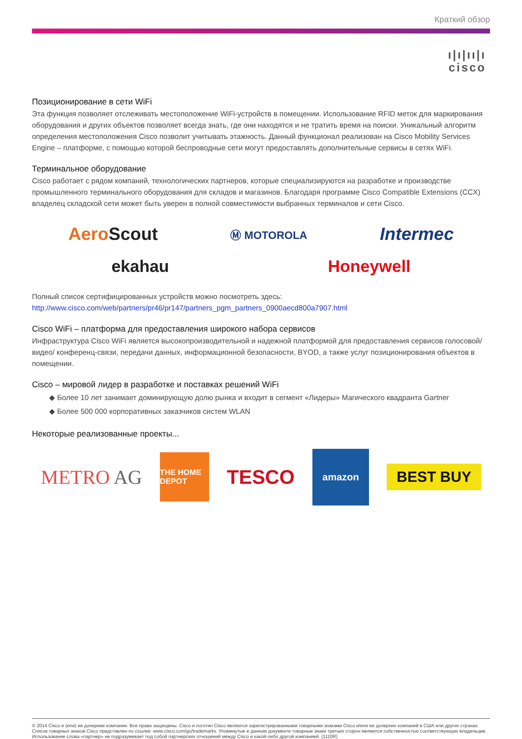Краткий обзор
ı|ı|ıı|ı
cisco
Позиционирование в сети WiFi
Эта функция позволяет отслеживать местоположение WiFi-устройств в помещении. Использование RFID меток для маркирования оборудования и других объектов позволяет всегда знать, где они находятся и не тратить время на поиски. Уникальный алгоритм определения местоположения Cisco позволит учитывать этажность. Данный функционал реализован на Cisco Mobility Services Engine – платформе, с помощью которой беспроводные сети могут предоставлять дополнительные сервисы в сетях WiFi.
Терминальное оборудование
Cisco работает с рядом компаний, технологических партнеров, которые специализируются на разработке и производстве промышленного терминального оборудования для складов и магазинов. Благодаря программе Cisco Compatible Extensions (CCX) владелец складской сети может быть уверен в полной совместимости выбранных терминалов и сети Cisco.
AeroScout Ⓜ MOTOROLA Intermec
ekahau Honeywell
Полный список сертифицированных устройств можно посмотреть здесь:
http://www.cisco.com/web/partners/pr46/pr147/partners_pgm_partners_0900aecd800a7907.html
Cisco WiFi – платформа для предоставления широкого набора сервисов
Инфраструктура Cisco WiFi является высокопроизводительной и надежной платформой для предоставления сервисов голосовой/ видео/ конференц-связи, передачи данных, информационной безопасности, BYOD, а также услуг позиционирования объектов в помещении.
Cisco – мировой лидер в разработке и поставках решений WiFi
◆ Более 10 лет занимает доминирующую долю рынка и входит в сегмент «Лидеры» Магического квадранта Gartner
◆ Более 500 000 корпоративных заказчиков систем WLAN
Некоторые реализованные проекты...
METRO AG THE HOME DEPOT TESCO amazon BEST BUY
© 2014 Cisco и (или) ее дочерние компании. Все права защищены. Cisco и логотип Cisco являются зарегистрированными товарными знаками Cisco и/или ее дочерних компаний в США или других странах. Список товарных знаков Cisco представлен по ссылке: www.cisco.com/go/trademarks. Упомянутые в данном документе товарные знаки третьих сторон являются собственностью соответствующих владельцев. Использование слова «партнер» не подразумевает под собой партнерских отношений между Cisco и какой-либо другой компанией. (1110R)